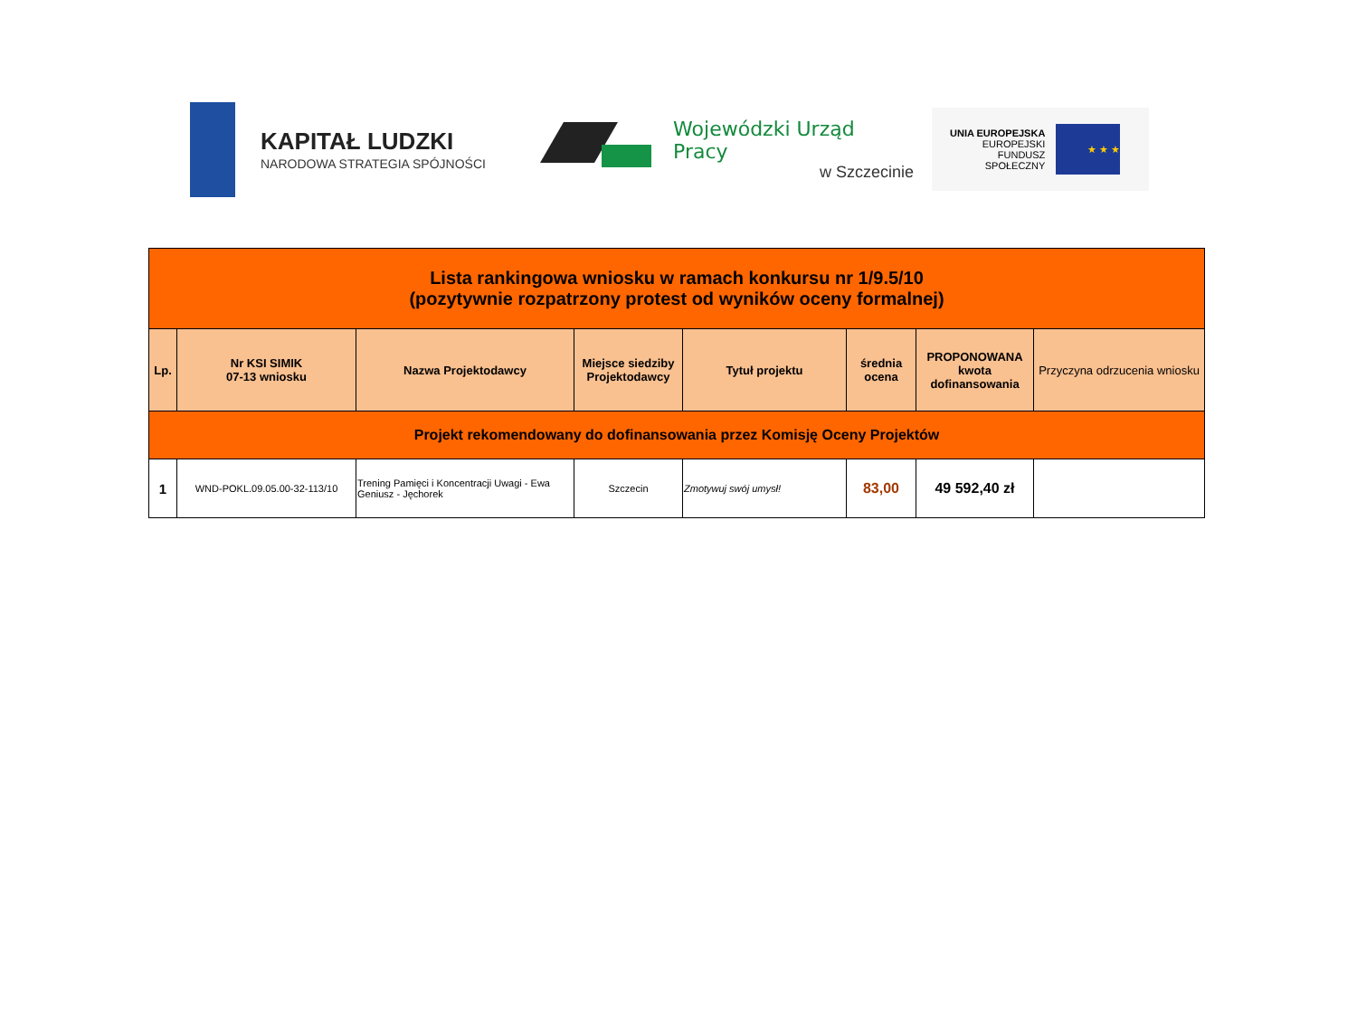KAPITAŁ LUDZKI
NARODOWA STRATEGIA SPÓJNOŚCI
Wojewódzki Urząd Pracy
w Szczecinie
UNIA EUROPEJSKA
EUROPEJSKI
FUNDUSZ SPOŁECZNY
★ ★ ★
| Lista rankingowa wniosku w ramach konkursu nr 1/9.5/10 (pozytywnie rozpatrzony protest od wyników oceny formalnej) | | | | | | | |
| Lp. | Nr KSI SIMIK 07-13 wniosku | Nazwa Projektodawcy | Miejsce siedziby Projektodawcy | Tytuł projektu | średnia ocena | PROPONOWANA kwota dofinansowania | Przyczyna odrzucenia wniosku |
| Projekt rekomendowany do dofinansowania przez Komisję Oceny Projektów | | | | | | | |
| 1 | WND-POKL.09.05.00-32-113/10 | Trening Pamięci i Koncentracji Uwagi - Ewa Geniusz - Jęchorek | Szczecin | Zmotywuj swój umysł! | 83,00 | 49 592,40 zł | |